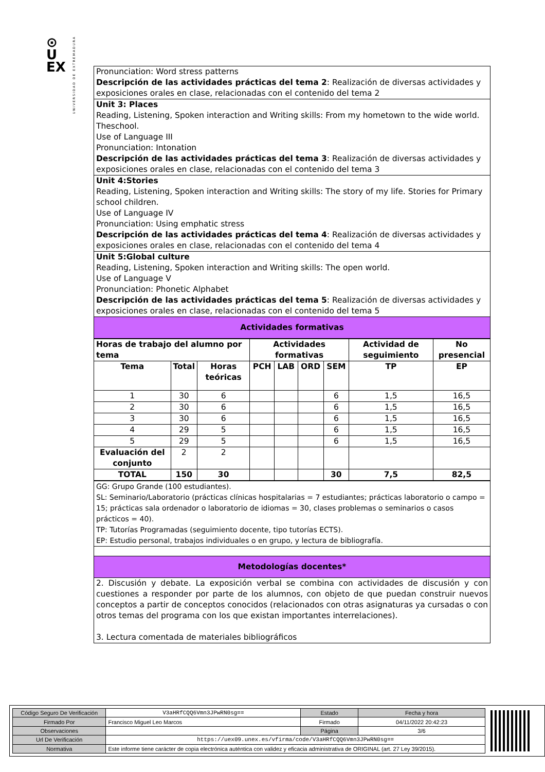⊙
U
EX
UNIVERSIDAD DE EXTREMADURA
| Pronunciation: Word stress patterns Descripción de las actividades prácticas del tema 2 : Realización de diversas actividades y exposiciones orales en clase, relacionadas con el contenido del tema 2 |
| Unit 3: Places Reading, Listening, Spoken interaction and Writing skills: From my hometown to the wide world. Theschool. Use of Language III Pronunciation: Intonation Descripción de las actividades prácticas del tema 3 : Realización de diversas actividades y exposiciones orales en clase, relacionadas con el contenido del tema 3 |
| Unit 4:Stories Reading, Listening, Spoken interaction and Writing skills: The story of my life. Stories for Primary school children. Use of Language IV Pronunciation: Using emphatic stress Descripción de las actividades prácticas del tema 4 : Realización de diversas actividades y exposiciones orales en clase, relacionadas con el contenido del tema 4 |
| Unit 5:Global culture Reading, Listening, Spoken interaction and Writing skills: The open world. Use of Language V Pronunciation: Phonetic Alphabet Descripción de las actividades prácticas del tema 5 : Realización de diversas actividades y exposiciones orales en clase, relacionadas con el contenido del tema 5 |
| Actividades formativas |
| Horas de trabajo del alumno por tema | | | Actividades formativas | | | | Actividad de seguimiento | No presencial |
| --- | --- | --- | --- | --- | --- | --- | --- | --- |
| Tema | Total | Horas teóricas | PCH | LAB | ORD | SEM | TP | EP |
| 1 | 30 | 6 | | | | 6 | 1,5 | 16,5 |
| 2 | 30 | 6 | | | | 6 | 1,5 | 16,5 |
| 3 | 30 | 6 | | | | 6 | 1,5 | 16,5 |
| 4 | 29 | 5 | | | | 6 | 1,5 | 16,5 |
| 5 | 29 | 5 | | | | 6 | 1,5 | 16,5 |
| Evaluación del conjunto | 2 | 2 | | | | | | |
| TOTAL | 150 | 30 | | | | 30 | 7,5 | 82,5 |
| GG: Grupo Grande (100 estudiantes). SL: Seminario/Laboratorio (prácticas clínicas hospitalarias = 7 estudiantes; prácticas laboratorio o campo = 15; prácticas sala ordenador o laboratorio de idiomas = 30, clases problemas o seminarios o casos prácticos = 40). TP: Tutorías Programadas (seguimiento docente, tipo tutorías ECTS). EP: Estudio personal, trabajos individuales o en grupo, y lectura de bibliografía. |
| Metodologías docentes* |
| 2. Discusión y debate. La exposición verbal se combina con actividades de discusión y con cuestiones a responder por parte de los alumnos, con objeto de que puedan construir nuevos conceptos a partir de conceptos conocidos (relacionados con otras asignaturas ya cursadas o con otros temas del programa con los que existan importantes interrelaciones). 3. Lectura comentada de materiales bibliográficos |
| Código Seguro De Verificación | V3aHRfCQQ6Vmn3JPwRN0sg== | Estado | Fecha y hora |
| Firmado Por | Francisco Miguel Leo Marcos | Firmado | 04/11/2022 20:42:23 |
| Observaciones | | Página | 3/6 |
| Url De Verificación | https://uex09.unex.es/vfirma/code/V3aHRfCQQ6Vmn3JPwRN0sg== | | |
| Normativa | Este informe tiene carácter de copia electrónica auténtica con validez y eficacia administrativa de ORIGINAL (art. 27 Ley 39/2015). | | |